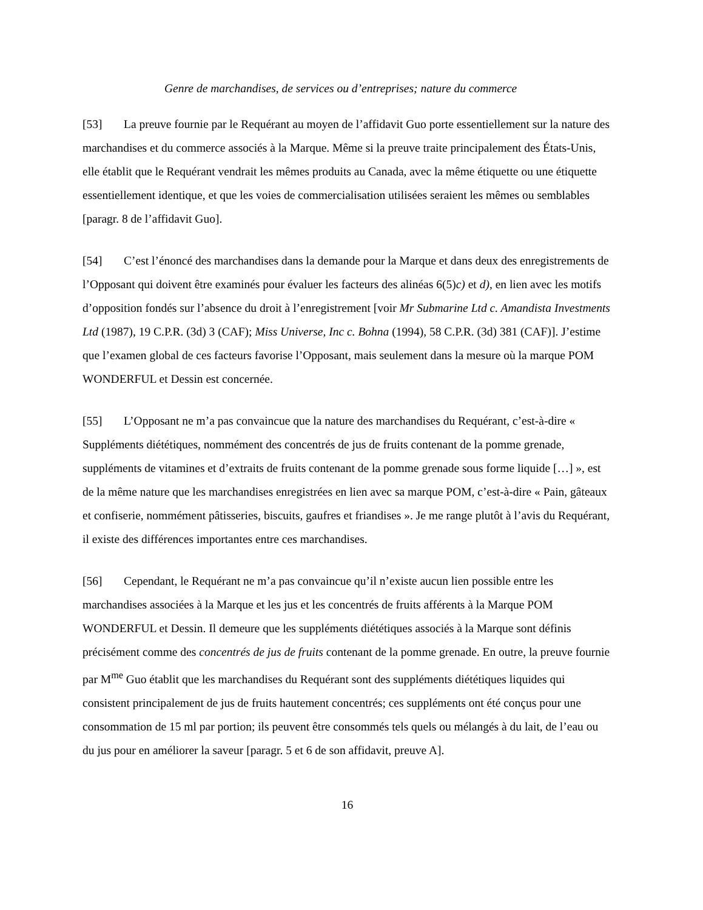Genre de marchandises, de services ou d’entreprises; nature du commerce
[53] La preuve fournie par le Requérant au moyen de l’affidavit Guo porte essentiellement sur la nature des marchandises et du commerce associés à la Marque. Même si la preuve traite principalement des États-Unis, elle établit que le Requérant vendrait les mêmes produits au Canada, avec la même étiquette ou une étiquette essentiellement identique, et que les voies de commercialisation utilisées seraient les mêmes ou semblables [paragr. 8 de l’affidavit Guo].
[54] C’est l’énoncé des marchandises dans la demande pour la Marque et dans deux des enregistrements de l’Opposant qui doivent être examinés pour évaluer les facteurs des alinéas 6(5)c) et d), en lien avec les motifs d’opposition fondés sur l’absence du droit à l’enregistrement [voir Mr Submarine Ltd c. Amandista Investments Ltd (1987), 19 C.P.R. (3d) 3 (CAF); Miss Universe, Inc c. Bohna (1994), 58 C.P.R. (3d) 381 (CAF)]. J’estime que l’examen global de ces facteurs favorise l’Opposant, mais seulement dans la mesure où la marque POM WONDERFUL et Dessin est concernée.
[55] L’Opposant ne m’a pas convaincue que la nature des marchandises du Requérant, c’est-à-dire « Suppléments diététiques, nommément des concentrés de jus de fruits contenant de la pomme grenade, suppléments de vitamines et d’extraits de fruits contenant de la pomme grenade sous forme liquide […] », est de la même nature que les marchandises enregistrées en lien avec sa marque POM, c’est-à-dire « Pain, gâteaux et confiserie, nommément pâtisseries, biscuits, gaufres et friandises ». Je me range plutôt à l’avis du Requérant, il existe des différences importantes entre ces marchandises.
[56] Cependant, le Requérant ne m’a pas convaincue qu’il n’existe aucun lien possible entre les marchandises associées à la Marque et les jus et les concentrés de fruits afférents à la Marque POM WONDERFUL et Dessin. Il demeure que les suppléments diététiques associés à la Marque sont définis précisément comme des concentrés de jus de fruits contenant de la pomme grenade. En outre, la preuve fournie par M<sup>me</sup> Guo établit que les marchandises du Requérant sont des suppléments diététiques liquides qui consistent principalement de jus de fruits hautement concentrés; ces suppléments ont été conçus pour une consommation de 15 ml par portion; ils peuvent être consommés tels quels ou mélangés à du lait, de l’eau ou du jus pour en améliorer la saveur [paragr. 5 et 6 de son affidavit, preuve A].
16